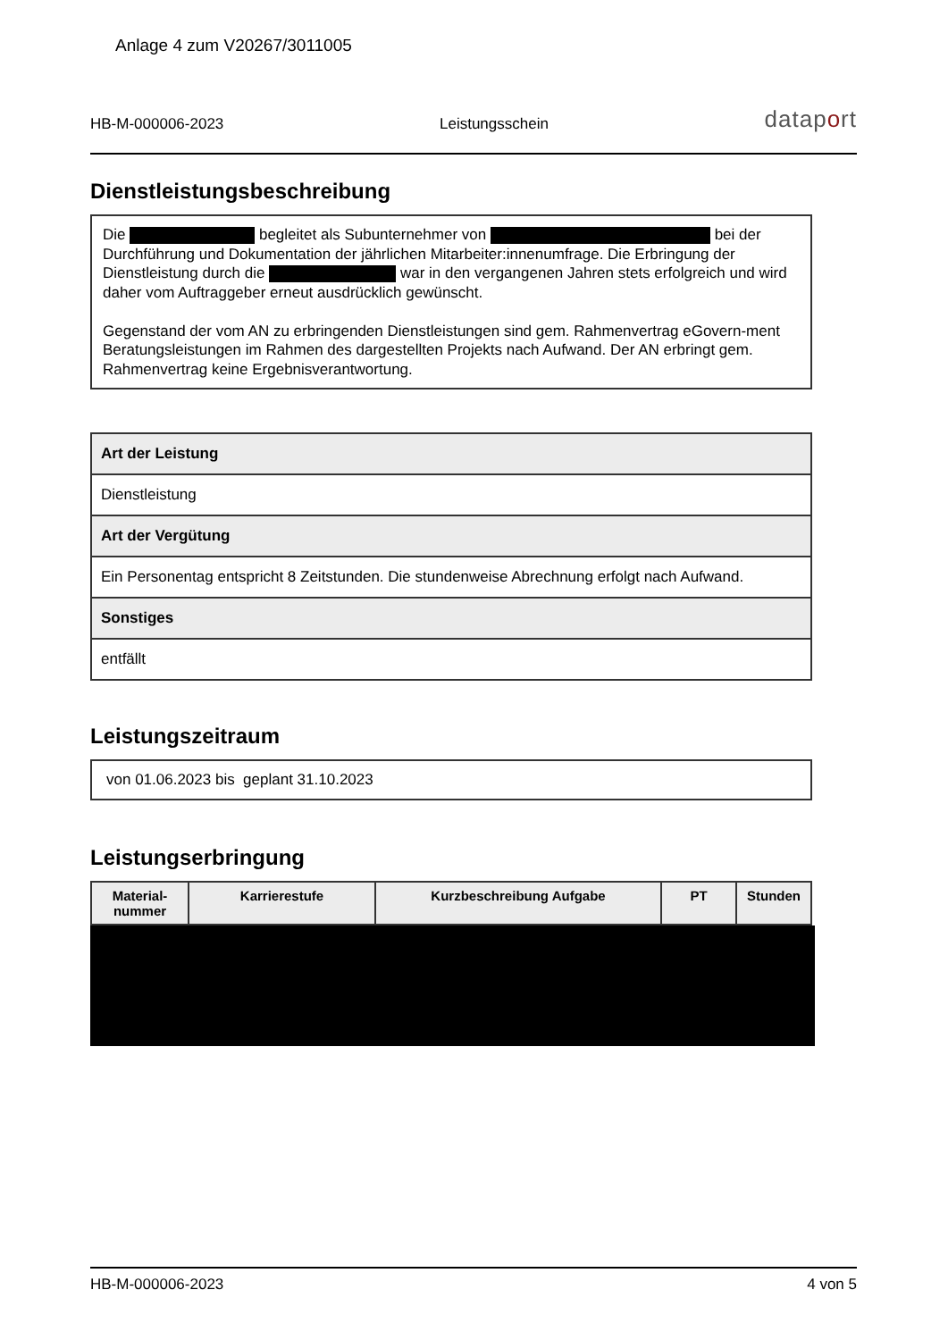Anlage 4 zum V20267/3011005
HB-M-000006-2023 Leistungsschein dataport
Dienstleistungsbeschreibung
Die begleitet als Subunternehmer von bei der Durchführung und Dokumentation der jährlichen Mitarbeiter:innenumfrage. Die Erbringung der Dienstleistung durch die war in den vergangenen Jahren stets erfolgreich und wird daher vom Auftraggeber erneut ausdrücklich gewünscht.
Gegenstand der vom AN zu erbringenden Dienstleistungen sind gem. Rahmenvertrag eGovern-ment Beratungsleistungen im Rahmen des dargestellten Projekts nach Aufwand. Der AN erbringt gem. Rahmenvertrag keine Ergebnisverantwortung.
| Art der Leistung |
| Dienstleistung |
| Art der Vergütung |
| Ein Personentag entspricht 8 Zeitstunden. Die stundenweise Abrechnung erfolgt nach Aufwand. |
| Sonstiges |
| entfällt |
Leistungszeitraum
von 01.06.2023 bis geplant 31.10.2023
Leistungserbringung
| Material- nummer | Karrierestufe | Kurzbeschreibung Aufgabe | PT | Stunden |
| --- | --- | --- | --- | --- |
HB-M-000006-2023 4 von 5